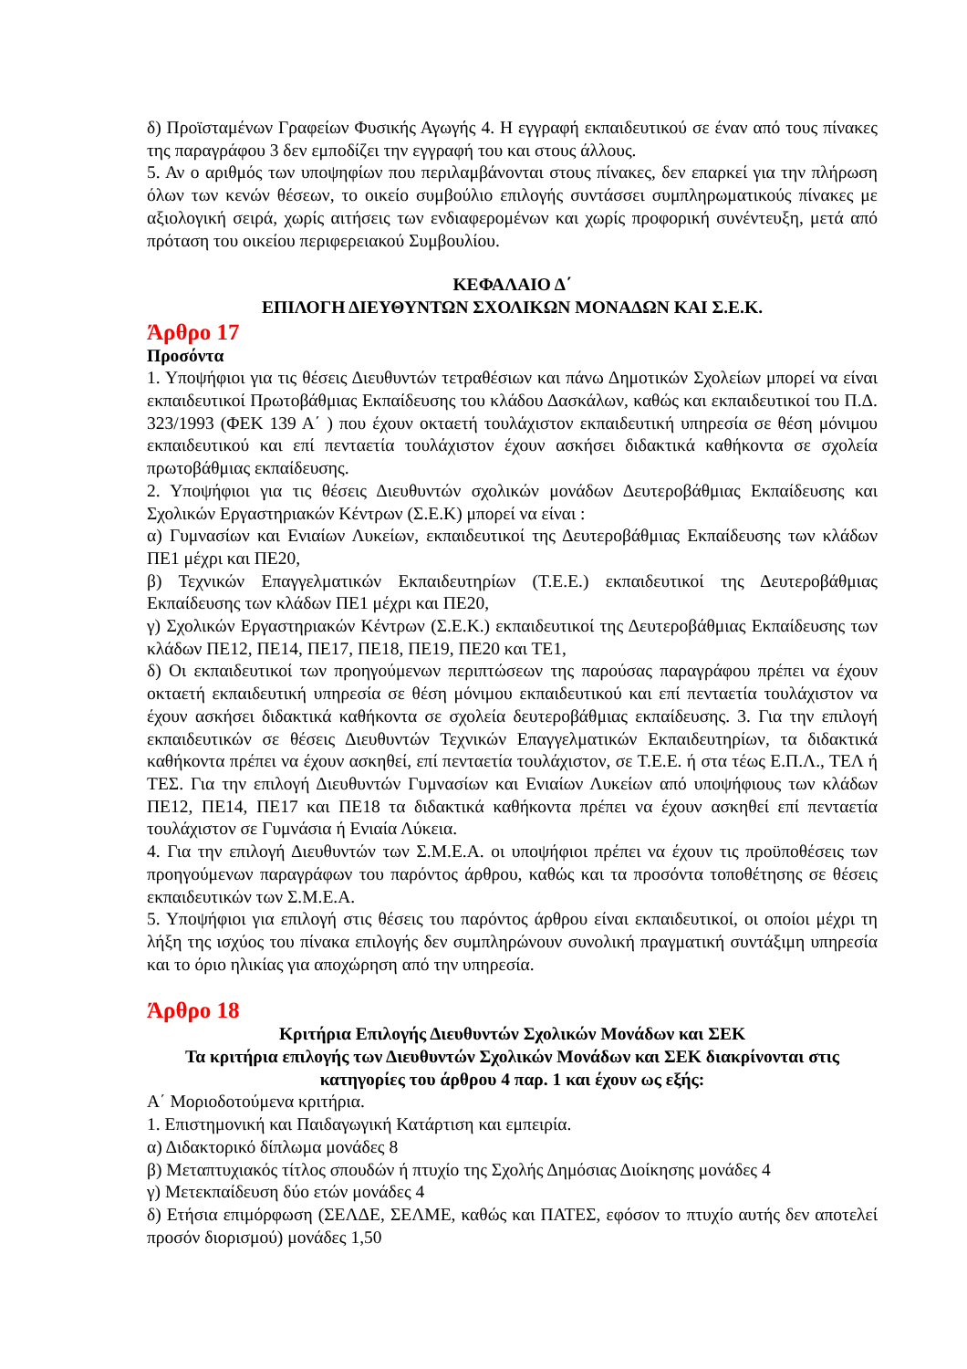δ) Προϊσταμένων Γραφείων Φυσικής Αγωγής 4. Η εγγραφή εκπαιδευτικού σε έναν από τους πίνακες της παραγράφου 3 δεν εμποδίζει την εγγραφή του και στους άλλους.
5. Αν ο αριθμός των υποψηφίων που περιλαμβάνονται στους πίνακες, δεν επαρκεί για την πλήρωση όλων των κενών θέσεων, το οικείο συμβούλιο επιλογής συντάσσει συμπληρωματικούς πίνακες με αξιολογική σειρά, χωρίς αιτήσεις των ενδιαφερομένων και χωρίς προφορική συνέντευξη, μετά από πρόταση του οικείου περιφερειακού Συμβουλίου.
ΚΕΦΑΛΑΙΟ Δ΄
ΕΠΙΛΟΓΗ ΔΙΕΥΘΥΝΤΩΝ ΣΧΟΛΙΚΩΝ ΜΟΝΑΔΩΝ ΚΑΙ Σ.Ε.Κ.
Άρθρο 17
Προσόντα
1. Υποψήφιοι για τις θέσεις Διευθυντών τετραθέσιων και πάνω Δημοτικών Σχολείων μπορεί να είναι εκπαιδευτικοί Πρωτοβάθμιας Εκπαίδευσης του κλάδου Δασκάλων, καθώς και εκπαιδευτικοί του Π.Δ. 323/1993 (ΦΕΚ 139 Α΄ ) που έχουν οκταετή τουλάχιστον εκπαιδευτική υπηρεσία σε θέση μόνιμου εκπαιδευτικού και επί πενταετία τουλάχιστον έχουν ασκήσει διδακτικά καθήκοντα σε σχολεία πρωτοβάθμιας εκπαίδευσης.
2. Υποψήφιοι για τις θέσεις Διευθυντών σχολικών μονάδων Δευτεροβάθμιας Εκπαίδευσης και Σχολικών Εργαστηριακών Κέντρων (Σ.Ε.Κ) μπορεί να είναι :
α) Γυμνασίων και Ενιαίων Λυκείων, εκπαιδευτικοί της Δευτεροβάθμιας Εκπαίδευσης των κλάδων ΠΕ1 μέχρι και ΠΕ20,
β) Τεχνικών Επαγγελματικών Εκπαιδευτηρίων (Τ.Ε.Ε.) εκπαιδευτικοί της Δευτεροβάθμιας Εκπαίδευσης των κλάδων ΠΕ1 μέχρι και ΠΕ20,
γ) Σχολικών Εργαστηριακών Κέντρων (Σ.Ε.Κ.) εκπαιδευτικοί της Δευτεροβάθμιας Εκπαίδευσης των κλάδων ΠΕ12, ΠΕ14, ΠΕ17, ΠΕ18, ΠΕ19, ΠΕ20 και ΤΕ1,
δ) Οι εκπαιδευτικοί των προηγούμενων περιπτώσεων της παρούσας παραγράφου πρέπει να έχουν οκταετή εκπαιδευτική υπηρεσία σε θέση μόνιμου εκπαιδευτικού και επί πενταετία τουλάχιστον να έχουν ασκήσει διδακτικά καθήκοντα σε σχολεία δευτεροβάθμιας εκπαίδευσης. 3. Για την επιλογή εκπαιδευτικών σε θέσεις Διευθυντών Τεχνικών Επαγγελματικών Εκπαιδευτηρίων, τα διδακτικά καθήκοντα πρέπει να έχουν ασκηθεί, επί πενταετία τουλάχιστον, σε Τ.Ε.Ε. ή στα τέως Ε.Π.Λ., ΤΕΛ ή ΤΕΣ. Για την επιλογή Διευθυντών Γυμνασίων και Ενιαίων Λυκείων από υποψήφιους των κλάδων ΠΕ12, ΠΕ14, ΠΕ17 και ΠΕ18 τα διδακτικά καθήκοντα πρέπει να έχουν ασκηθεί επί πενταετία τουλάχιστον σε Γυμνάσια ή Ενιαία Λύκεια.
4. Για την επιλογή Διευθυντών των Σ.Μ.Ε.Α. οι υποψήφιοι πρέπει να έχουν τις προϋποθέσεις των προηγούμενων παραγράφων του παρόντος άρθρου, καθώς και τα προσόντα τοποθέτησης σε θέσεις εκπαιδευτικών των Σ.Μ.Ε.Α.
5. Υποψήφιοι για επιλογή στις θέσεις του παρόντος άρθρου είναι εκπαιδευτικοί, οι οποίοι μέχρι τη λήξη της ισχύος του πίνακα επιλογής δεν συμπληρώνουν συνολική πραγματική συντάξιμη υπηρεσία και το όριο ηλικίας για αποχώρηση από την υπηρεσία.
Άρθρο 18
Κριτήρια Επιλογής Διευθυντών Σχολικών Μονάδων και ΣΕΚ
Τα κριτήρια επιλογής των Διευθυντών Σχολικών Μονάδων και ΣΕΚ διακρίνονται στις κατηγορίες του άρθρου 4 παρ. 1 και έχουν ως εξής:
Α΄ Μοριοδοτούμενα κριτήρια.
1. Επιστημονική και Παιδαγωγική Κατάρτιση και εμπειρία.
α) Διδακτορικό δίπλωμα μονάδες 8
β) Μεταπτυχιακός τίτλος σπουδών ή πτυχίο της Σχολής Δημόσιας Διοίκησης μονάδες 4
γ) Μετεκπαίδευση δύο ετών μονάδες 4
δ) Ετήσια επιμόρφωση (ΣΕΛΔΕ, ΣΕΛΜΕ, καθώς και ΠΑΤΕΣ, εφόσον το πτυχίο αυτής δεν αποτελεί προσόν διορισμού) μονάδες 1,50